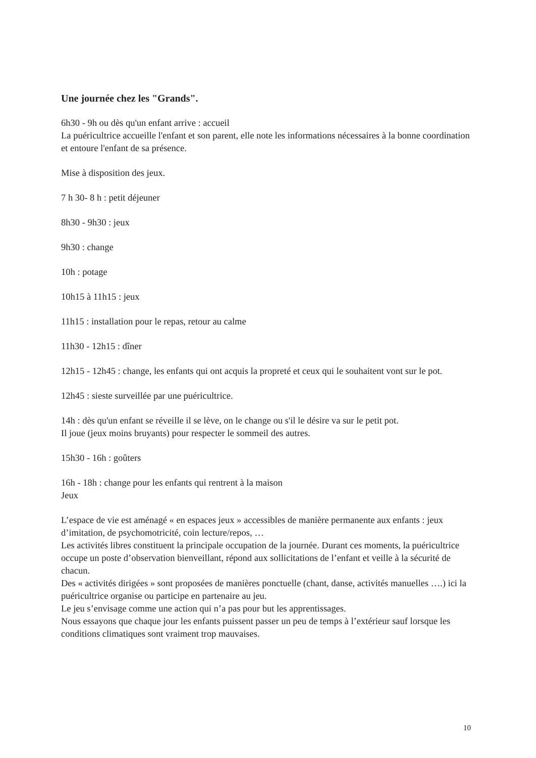Une journée chez les "Grands".
6h30 - 9h ou dès qu'un enfant arrive : accueil
La puéricultrice accueille l'enfant et son parent, elle note les informations nécessaires à la bonne coordination et entoure l'enfant de sa présence.
Mise à disposition des jeux.
7 h 30- 8 h : petit déjeuner
8h30 - 9h30 : jeux
9h30 : change
10h : potage
10h15 à 11h15 : jeux
11h15 : installation pour le repas, retour au calme
11h30 - 12h15 : dîner
12h15 - 12h45 : change, les enfants qui ont acquis la propreté et ceux qui le souhaitent vont sur le pot.
12h45 : sieste surveillée par une puéricultrice.
14h : dès qu'un enfant se réveille il se lève, on le change ou s'il le désire va sur le petit pot.
Il joue (jeux moins bruyants) pour respecter le sommeil des autres.
15h30 - 16h : goûters
16h - 18h : change pour les enfants qui rentrent à la maison
Jeux
L’espace de vie est aménagé « en espaces jeux » accessibles de manière permanente aux enfants : jeux d’imitation, de psychomotricité, coin lecture/repos, …
Les activités libres constituent la principale occupation de la journée. Durant ces moments, la puéricultrice occupe un poste d’observation bienveillant, répond aux sollicitations de l’enfant et veille à la sécurité de chacun.
Des « activités dirigées » sont proposées de manières ponctuelle (chant, danse, activités manuelles ….) ici la puéricultrice organise ou participe en partenaire au jeu.
Le jeu s’envisage comme une action qui n’a pas pour but les apprentissages.
Nous essayons que chaque jour les enfants puissent passer un peu de temps à l’extérieur sauf lorsque les conditions climatiques sont vraiment trop mauvaises.
10